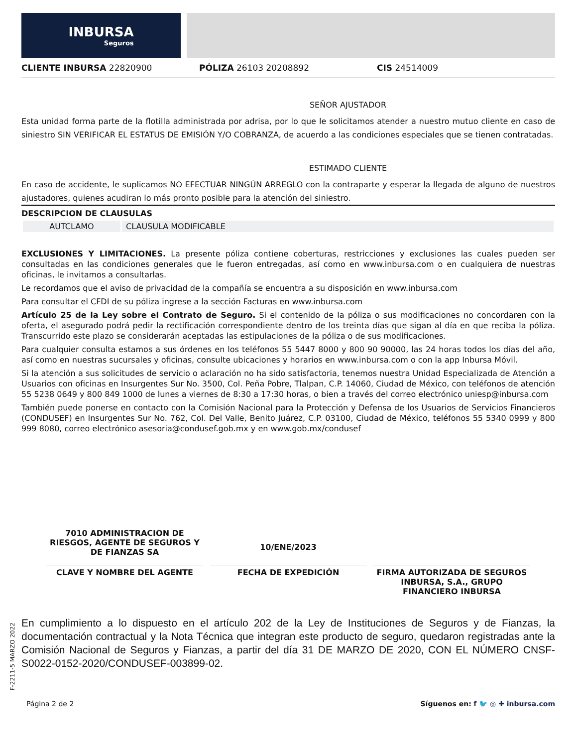INBURSA
Seguros
CLIENTE INBURSA 22820900 PÓLIZA 26103 20208892 CIS 24514009
SEÑOR AJUSTADOR
Esta unidad forma parte de la flotilla administrada por adrisa, por lo que le solicitamos atender a nuestro mutuo cliente en caso de siniestro SIN VERIFICAR EL ESTATUS DE EMISIÓN Y/O COBRANZA, de acuerdo a las condiciones especiales que se tienen contratadas.
ESTIMADO CLIENTE
En caso de accidente, le suplicamos NO EFECTUAR NINGÚN ARREGLO con la contraparte y esperar la llegada de alguno de nuestros ajustadores, quienes acudiran lo más pronto posible para la atención del siniestro.
DESCRIPCION DE CLAUSULAS
| AUTCLAMO | CLAUSULA MODIFICABLE |
EXCLUSIONES Y LIMITACIONES. La presente póliza contiene coberturas, restricciones y exclusiones las cuales pueden ser consultadas en las condiciones generales que le fueron entregadas, así como en www.inbursa.com o en cualquiera de nuestras oficinas, le invitamos a consultarlas.
Le recordamos que el aviso de privacidad de la compañía se encuentra a su disposición en www.inbursa.com
Para consultar el CFDI de su póliza ingrese a la sección Facturas en www.inbursa.com
Artículo 25 de la Ley sobre el Contrato de Seguro. Si el contenido de la póliza o sus modificaciones no concordaren con la oferta, el asegurado podrá pedir la rectificación correspondiente dentro de los treinta días que sigan al día en que reciba la póliza. Transcurrido este plazo se considerarán aceptadas las estipulaciones de la póliza o de sus modificaciones.
Para cualquier consulta estamos a sus órdenes en los teléfonos 55 5447 8000 y 800 90 90000, las 24 horas todos los días del año, así como en nuestras sucursales y oficinas, consulte ubicaciones y horarios en www.inbursa.com o con la app Inbursa Móvil.
Si la atención a sus solicitudes de servicio o aclaración no ha sido satisfactoria, tenemos nuestra Unidad Especializada de Atención a Usuarios con oficinas en Insurgentes Sur No. 3500, Col. Peña Pobre, Tlalpan, C.P. 14060, Ciudad de México, con teléfonos de atención 55 5238 0649 y 800 849 1000 de lunes a viernes de 8:30 a 17:30 horas, o bien a través del correo electrónico uniesp@inbursa.com
También puede ponerse en contacto con la Comisión Nacional para la Protección y Defensa de los Usuarios de Servicios Financieros (CONDUSEF) en Insurgentes Sur No. 762, Col. Del Valle, Benito Juárez, C.P. 03100, Ciudad de México, teléfonos 55 5340 0999 y 800 999 8080, correo electrónico asesoria@condusef.gob.mx y en www.gob.mx/condusef
7010 ADMINISTRACION DE RIESGOS, AGENTE DE SEGUROS Y DE FIANZAS SA
CLAVE Y NOMBRE DEL AGENTE
10/ENE/2023
FECHA DE EXPEDICIÓN
FIRMA AUTORIZADA DE SEGUROS INBURSA, S.A., GRUPO FINANCIERO INBURSA
En cumplimiento a lo dispuesto en el artículo 202 de la Ley de Instituciones de Seguros y de Fianzas, la documentación contractual y la Nota Técnica que integran este producto de seguro, quedaron registradas ante la Comisión Nacional de Seguros y Fianzas, a partir del día 31 DE MARZO DE 2020, CON EL NÚMERO CNSF-S0022-0152-2020/CONDUSEF-003899-02.
Página 2 de 2 Síguenos en: f 🐦 ◎ ✚ inbursa.com
F-2211-5 MARZO 2022